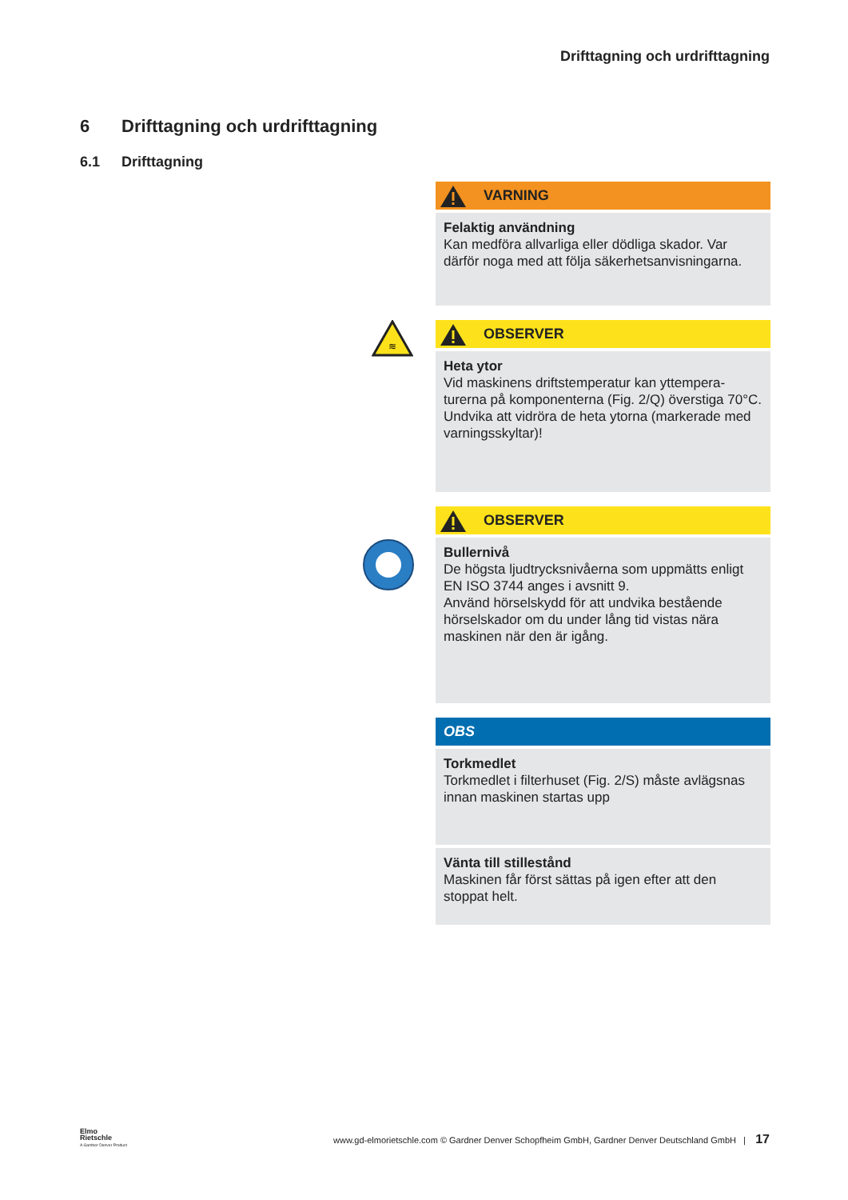Drifttagning och urdrifttagning
6 Drifttagning och urdrifttagning
6.1 Drifttagning
VARNING
Felaktig användning
Kan medföra allvarliga eller dödliga skador. Var därför noga med att följa säkerhetsanvisningarna.
≋
OBSERVER
Heta ytor
Vid maskinens driftstemperatur kan yttempera-turerna på komponenterna (Fig. 2/Q) överstiga 70°C.
Undvika att vidröra de heta ytorna (markerade med varningsskyltar)!
OBSERVER
Bullernivå
De högsta ljudtrycksnivåerna som uppmätts enligt EN ISO 3744 anges i avsnitt 9.
Använd hörselskydd för att undvika bestående hörselskador om du under lång tid vistas nära maskinen när den är igång.
OBS
Torkmedlet
Torkmedlet i filterhuset (Fig. 2/S) måste avlägsnas innan maskinen startas upp
Vänta till stillestånd
Maskinen får först sättas på igen efter att den stoppat helt.
Elmo
Rietschle
A Gardner Denver Product
www.gd-elmorietschle.com © Gardner Denver Schopfheim GmbH, Gardner Denver Deutschland GmbH | 17